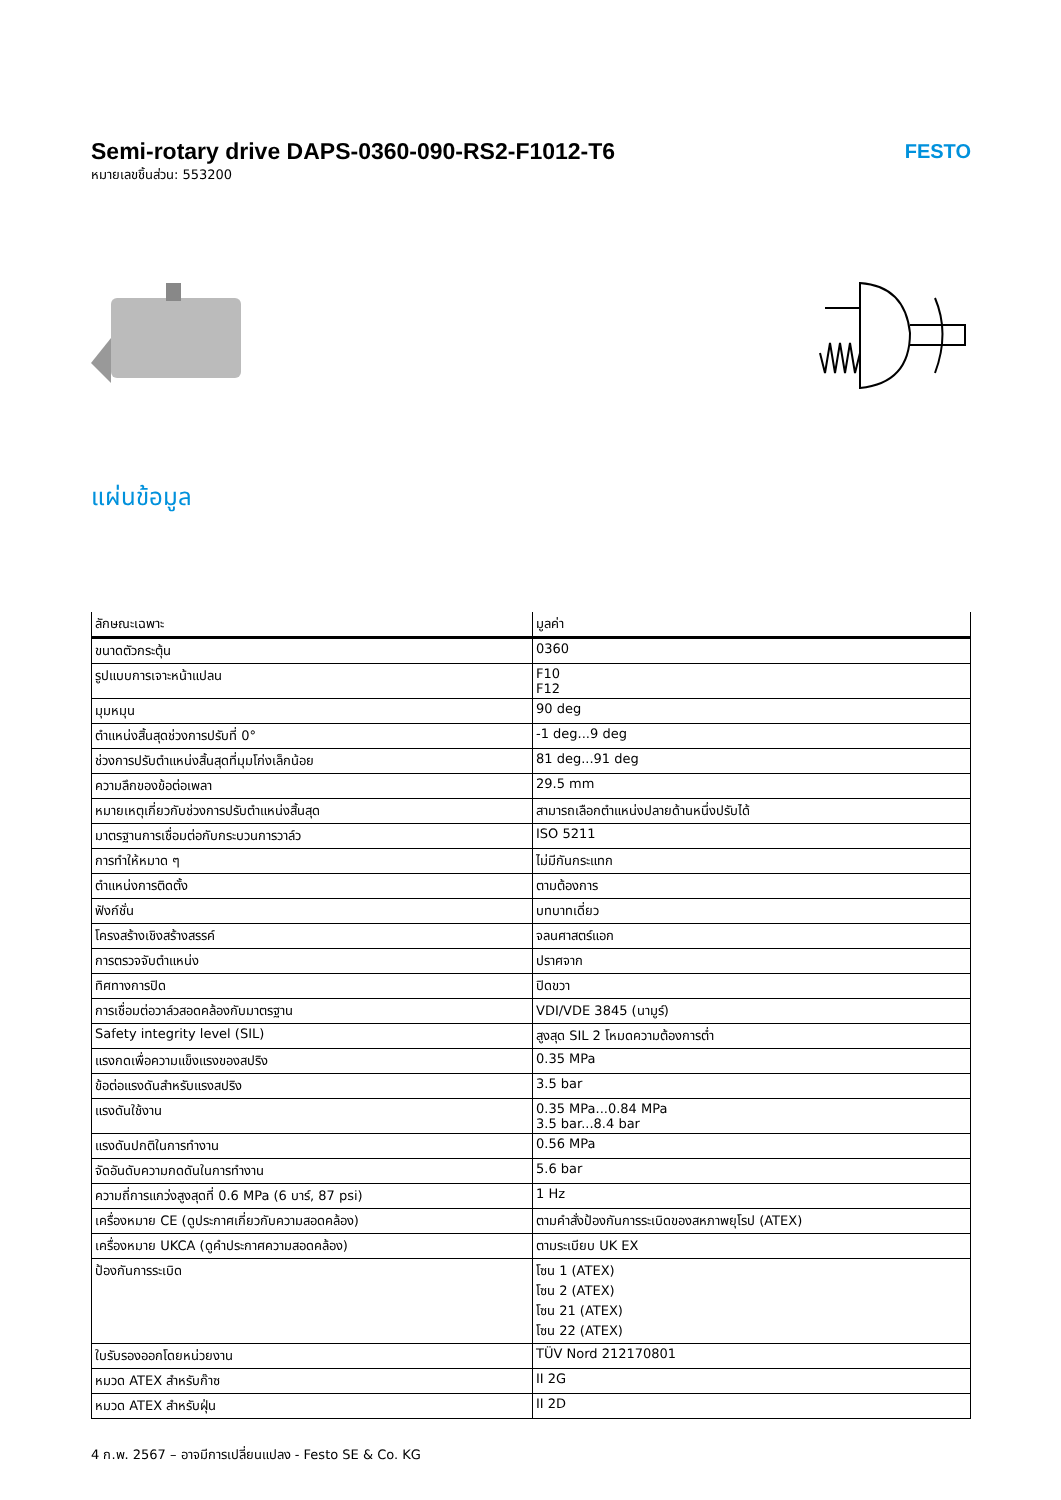Semi-rotary drive DAPS-0360-090-RS2-F1012-T6
หมายเลขชิ้นส่วน: 553200
FESTO
แผ่นข้อมูล
| ลักษณะเฉพาะ | มูลค่า |
| --- | --- |
| ขนาดตัวกระตุ้น | 0360 |
| รูปแบบการเจาะหน้าแปลน | F10 F12 |
| มุมหมุน | 90 deg |
| ตำแหน่งสิ้นสุดช่วงการปรับที่ 0° | -1 deg...9 deg |
| ช่วงการปรับตำแหน่งสิ้นสุดที่มุมโก่งเล็กน้อย | 81 deg...91 deg |
| ความลึกของข้อต่อเพลา | 29.5 mm |
| หมายเหตุเกี่ยวกับช่วงการปรับตำแหน่งสิ้นสุด | สามารถเลือกตำแหน่งปลายด้านหนึ่งปรับได้ |
| มาตรฐานการเชื่อมต่อกับกระบวนการวาล์ว | ISO 5211 |
| การทำให้หมาด ๆ | ไม่มีกันกระแทก |
| ตำแหน่งการติดตั้ง | ตามต้องการ |
| ฟังก์ชั่น | บทบาทเดี่ยว |
| โครงสร้างเชิงสร้างสรรค์ | จลนศาสตร์แอก |
| การตรวจจับตำแหน่ง | ปราศจาก |
| ทิศทางการปิด | ปิดขวา |
| การเชื่อมต่อวาล์วสอดคล้องกับมาตรฐาน | VDI/VDE 3845 (นามูร์) |
| Safety integrity level (SIL) | สูงสุด SIL 2 โหมดความต้องการต่ำ |
| แรงกดเพื่อความแข็งแรงของสปริง | 0.35 MPa |
| ข้อต่อแรงดันสำหรับแรงสปริง | 3.5 bar |
| แรงดันใช้งาน | 0.35 MPa...0.84 MPa 3.5 bar...8.4 bar |
| แรงดันปกติในการทำงาน | 0.56 MPa |
| จัดอันดับความกดดันในการทำงาน | 5.6 bar |
| ความถี่การแกว่งสูงสุดที่ 0.6 MPa (6 บาร์, 87 psi) | 1 Hz |
| เครื่องหมาย CE (ดูประกาศเกี่ยวกับความสอดคล้อง) | ตามคำสั่งป้องกันการระเบิดของสหภาพยุโรป (ATEX) |
| เครื่องหมาย UKCA (ดูคำประกาศความสอดคล้อง) | ตามระเบียบ UK EX |
| ป้องกันการระเบิด | โซน 1 (ATEX) โซน 2 (ATEX) โซน 21 (ATEX) โซน 22 (ATEX) |
| ใบรับรองออกโดยหน่วยงาน | TÜV Nord 212170801 |
| หมวด ATEX สำหรับก๊าซ | II 2G |
| หมวด ATEX สำหรับฝุ่น | II 2D |
4 ก.พ. 2567 – อาจมีการเปลี่ยนแปลง - Festo SE & Co. KG